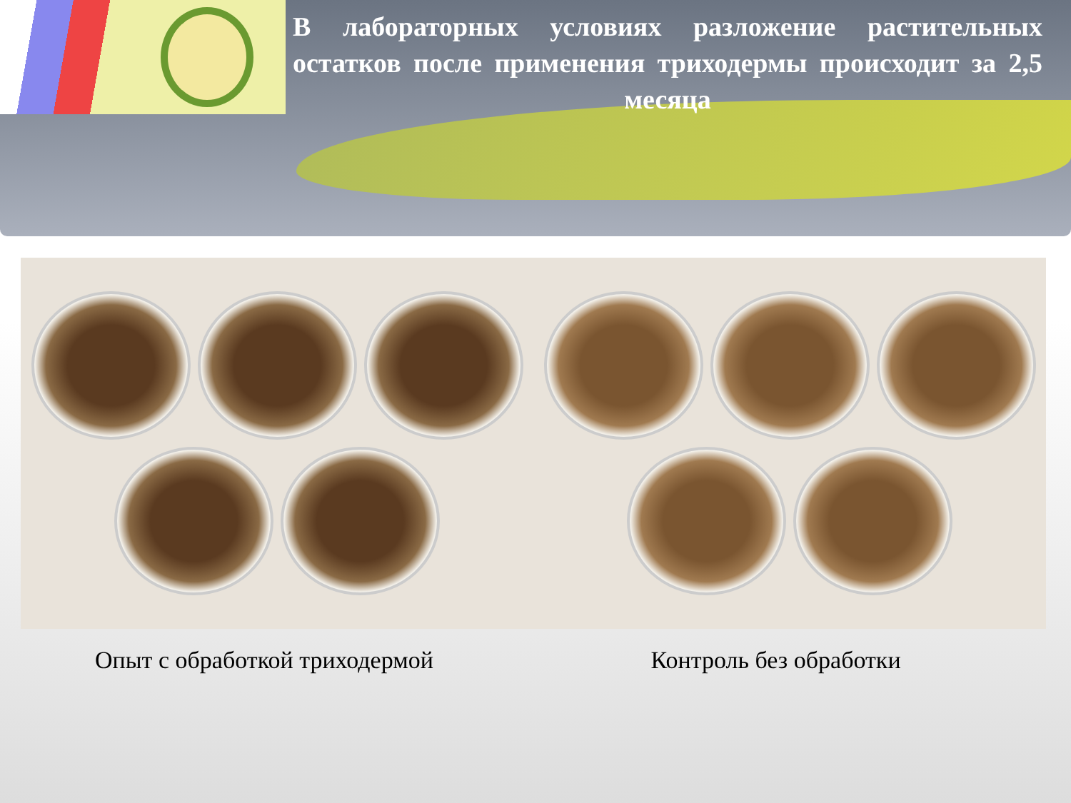В лабораторных условиях разложение растительных остатков после применения триходермы происходит за 2,5 месяца
Опыт с обработкой триходермой Контроль без обработки